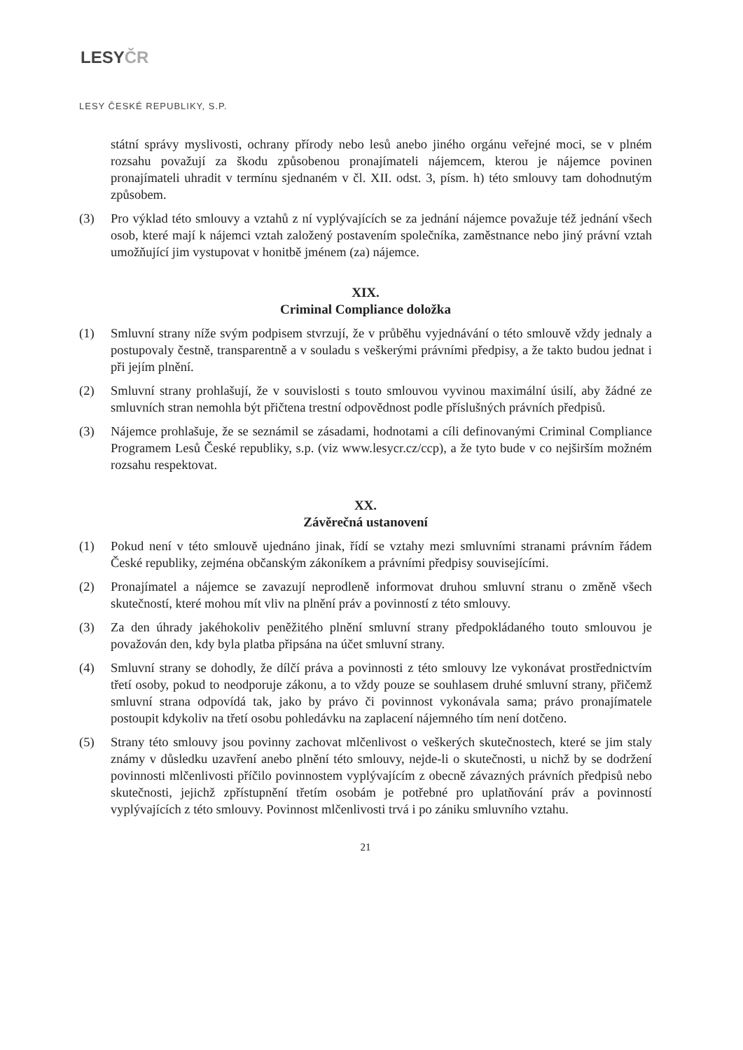LESYČR
LESY ČESKÉ REPUBLIKY, S.P.
státní správy myslivosti, ochrany přírody nebo lesů anebo jiného orgánu veřejné moci, se v plném rozsahu považují za škodu způsobenou pronajímateli nájemcem, kterou je nájemce povinen pronajímateli uhradit v termínu sjednaném v čl. XII. odst. 3, písm. h) této smlouvy tam dohodnutým způsobem.
(3) Pro výklad této smlouvy a vztahů z ní vyplývajících se za jednání nájemce považuje též jednání všech osob, které mají k nájemci vztah založený postavením společníka, zaměstnance nebo jiný právní vztah umožňující jim vystupovat v honitbě jménem (za) nájemce.
XIX.
Criminal Compliance doložka
(1) Smluvní strany níže svým podpisem stvrzují, že v průběhu vyjednávání o této smlouvě vždy jednaly a postupovaly čestně, transparentně a v souladu s veškerými právními předpisy, a že takto budou jednat i při jejím plnění.
(2) Smluvní strany prohlašují, že v souvislosti s touto smlouvou vyvinou maximální úsilí, aby žádné ze smluvních stran nemohla být přičtena trestní odpovědnost podle příslušných právních předpisů.
(3) Nájemce prohlašuje, že se seznámil se zásadami, hodnotami a cíli definovanými Criminal Compliance Programem Lesů České republiky, s.p. (viz www.lesycr.cz/ccp), a že tyto bude v co nejširším možném rozsahu respektovat.
XX.
Závěrečná ustanovení
(1) Pokud není v této smlouvě ujednáno jinak, řídí se vztahy mezi smluvními stranami právním řádem České republiky, zejména občanským zákoníkem a právními předpisy souvisejícími.
(2) Pronajímatel a nájemce se zavazují neprodleně informovat druhou smluvní stranu o změně všech skutečností, které mohou mít vliv na plnění práv a povinností z této smlouvy.
(3) Za den úhrady jakéhokoliv peněžitého plnění smluvní strany předpokládaného touto smlouvou je považován den, kdy byla platba připsána na účet smluvní strany.
(4) Smluvní strany se dohodly, že dílčí práva a povinnosti z této smlouvy lze vykonávat prostřednictvím třetí osoby, pokud to neodporuje zákonu, a to vždy pouze se souhlasem druhé smluvní strany, přičemž smluvní strana odpovídá tak, jako by právo či povinnost vykonávala sama; právo pronajímatele postoupit kdykoliv na třetí osobu pohledávku na zaplacení nájemného tím není dotčeno.
(5) Strany této smlouvy jsou povinny zachovat mlčenlivost o veškerých skutečnostech, které se jim staly známy v důsledku uzavření anebo plnění této smlouvy, nejde-li o skutečnosti, u nichž by se dodržení povinnosti mlčenlivosti příčilo povinnostem vyplývajícím z obecně závazných právních předpisů nebo skutečnosti, jejichž zpřístupnění třetím osobám je potřebné pro uplatňování práv a povinností vyplývajících z této smlouvy. Povinnost mlčenlivosti trvá i po zániku smluvního vztahu.
21